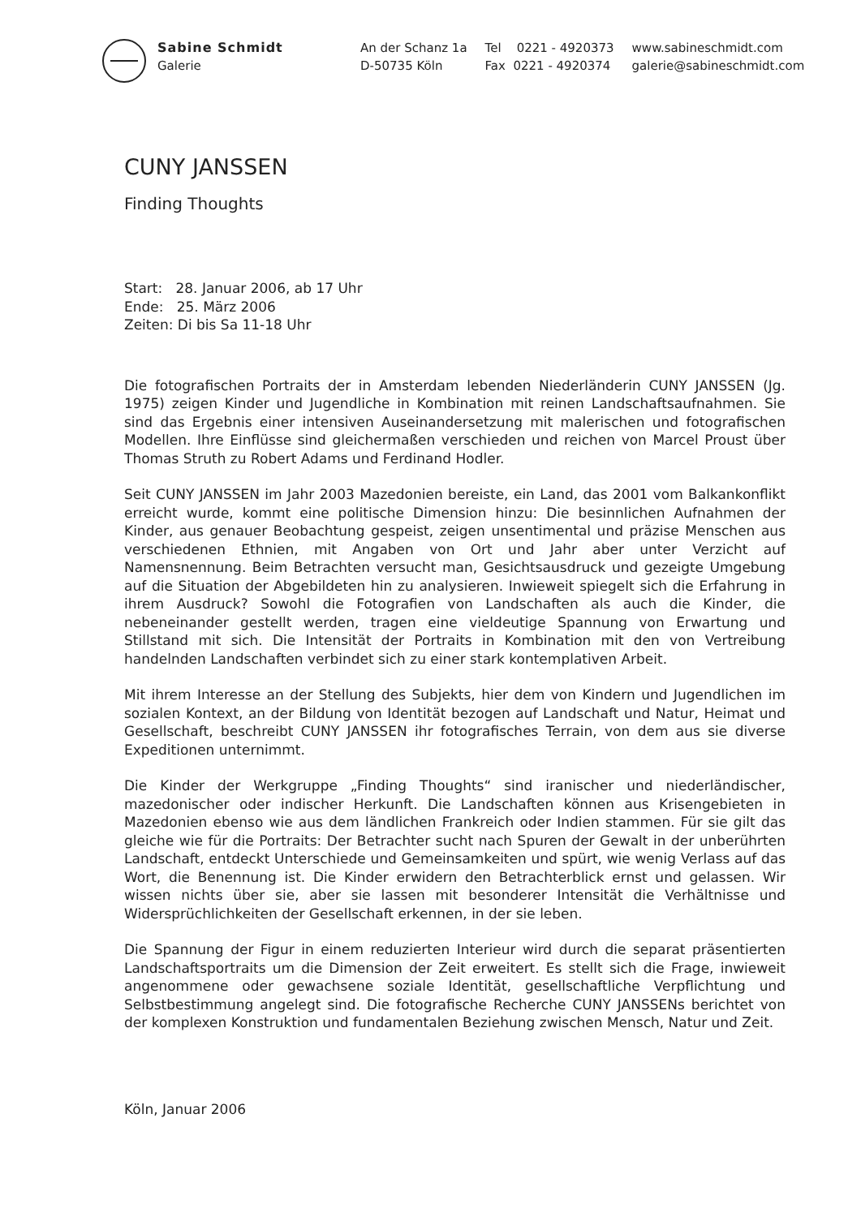Sabine Schmidt
Galerie
An der Schanz 1a
D-50735 Köln
Tel 0221 - 4920373
Fax 0221 - 4920374
www.sabineschmidt.com
galerie@sabineschmidt.com
CUNY JANSSEN
Finding Thoughts
Start: 28. Januar 2006, ab 17 Uhr
Ende: 25. März 2006
Zeiten: Di bis Sa 11-18 Uhr
Die fotografischen Portraits der in Amsterdam lebenden Niederländerin CUNY JANSSEN (Jg. 1975) zeigen Kinder und Jugendliche in Kombination mit reinen Landschaftsaufnahmen. Sie sind das Ergebnis einer intensiven Auseinandersetzung mit malerischen und fotografischen Modellen. Ihre Einflüsse sind gleichermaßen verschieden und reichen von Marcel Proust über Thomas Struth zu Robert Adams und Ferdinand Hodler.
Seit CUNY JANSSEN im Jahr 2003 Mazedonien bereiste, ein Land, das 2001 vom Balkankonflikt erreicht wurde, kommt eine politische Dimension hinzu: Die besinnlichen Aufnahmen der Kinder, aus genauer Beobachtung gespeist, zeigen unsentimental und präzise Menschen aus verschiedenen Ethnien, mit Angaben von Ort und Jahr aber unter Verzicht auf Namensnennung. Beim Betrachten versucht man, Gesichtsausdruck und gezeigte Umgebung auf die Situation der Abgebildeten hin zu analysieren. Inwieweit spiegelt sich die Erfahrung in ihrem Ausdruck? Sowohl die Fotografien von Landschaften als auch die Kinder, die nebeneinander gestellt werden, tragen eine vieldeutige Spannung von Erwartung und Stillstand mit sich. Die Intensität der Portraits in Kombination mit den von Vertreibung handelnden Landschaften verbindet sich zu einer stark kontemplativen Arbeit.
Mit ihrem Interesse an der Stellung des Subjekts, hier dem von Kindern und Jugendlichen im sozialen Kontext, an der Bildung von Identität bezogen auf Landschaft und Natur, Heimat und Gesellschaft, beschreibt CUNY JANSSEN ihr fotografisches Terrain, von dem aus sie diverse Expeditionen unternimmt.
Die Kinder der Werkgruppe „Finding Thoughts“ sind iranischer und niederländischer, mazedonischer oder indischer Herkunft. Die Landschaften können aus Krisengebieten in Mazedonien ebenso wie aus dem ländlichen Frankreich oder Indien stammen. Für sie gilt das gleiche wie für die Portraits: Der Betrachter sucht nach Spuren der Gewalt in der unberührten Landschaft, entdeckt Unterschiede und Gemeinsamkeiten und spürt, wie wenig Verlass auf das Wort, die Benennung ist. Die Kinder erwidern den Betrachterblick ernst und gelassen. Wir wissen nichts über sie, aber sie lassen mit besonderer Intensität die Verhältnisse und Widersprüchlichkeiten der Gesellschaft erkennen, in der sie leben.
Die Spannung der Figur in einem reduzierten Interieur wird durch die separat präsentierten Landschaftsportraits um die Dimension der Zeit erweitert. Es stellt sich die Frage, inwieweit angenommene oder gewachsene soziale Identität, gesellschaftliche Verpflichtung und Selbstbestimmung angelegt sind. Die fotografische Recherche CUNY JANSSENs berichtet von der komplexen Konstruktion und fundamentalen Beziehung zwischen Mensch, Natur und Zeit.
Köln, Januar 2006